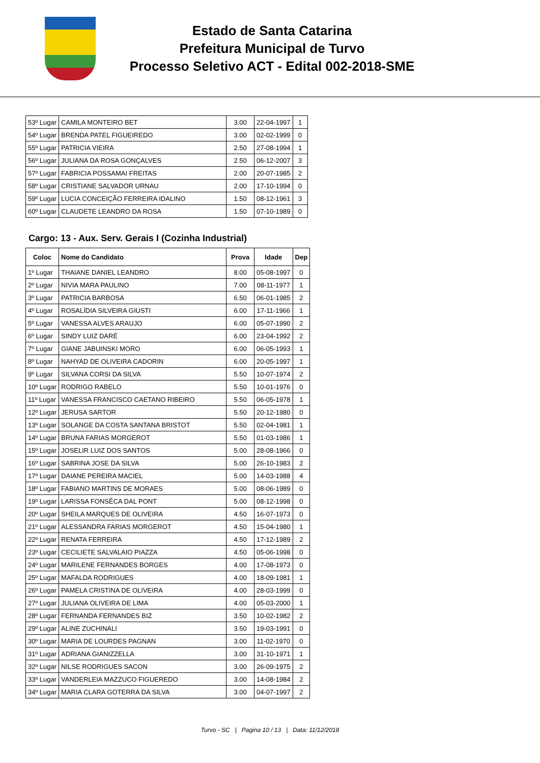Estado de Santa Catarina
Prefeitura Municipal de Turvo
Processo Seletivo ACT - Edital 002-2018-SME
| 53º Lugar | CAMILA MONTEIRO BET | 3.00 | 22-04-1997 | 1 |
| 54º Lugar | BRENDA PATEL FIGUEIREDO | 3.00 | 02-02-1999 | 0 |
| 55º Lugar | PATRICIA VIEIRA | 2.50 | 27-08-1994 | 1 |
| 56º Lugar | JULIANA DA ROSA GONÇALVES | 2.50 | 06-12-2007 | 3 |
| 57º Lugar | FABRICIA POSSAMAI FREITAS | 2.00 | 20-07-1985 | 2 |
| 58º Lugar | CRISTIANE SALVADOR URNAU | 2.00 | 17-10-1994 | 0 |
| 59º Lugar | LUCIA CONCEIÇÃO FERREIRA IDALINO | 1.50 | 08-12-1961 | 3 |
| 60º Lugar | CLAUDETE LEANDRO DA ROSA | 1.50 | 07-10-1989 | 0 |
Cargo: 13 - Aux. Serv. Gerais I (Cozinha Industrial)
| Coloc | Nome do Candidato | Prova | Idade | Dep |
| --- | --- | --- | --- | --- |
| 1º Lugar | THAIANE DANIEL LEANDRO | 8.00 | 05-08-1997 | 0 |
| 2º Lugar | NIVIA MARA PAULINO | 7.00 | 08-11-1977 | 1 |
| 3º Lugar | PATRICIA BARBOSA | 6.50 | 06-01-1985 | 2 |
| 4º Lugar | ROSALÍDIA SILVEIRA GIUSTI | 6.00 | 17-11-1966 | 1 |
| 5º Lugar | VANESSA ALVES ARAUJO | 6.00 | 05-07-1990 | 2 |
| 6º Lugar | SINDY LUIZ DARÉ | 6.00 | 23-04-1992 | 2 |
| 7º Lugar | GIANE JABUINSKI MORO | 6.00 | 06-05-1993 | 1 |
| 8º Lugar | NAHYAD DE OLIVEIRA CADORIN | 6.00 | 20-05-1997 | 1 |
| 9º Lugar | SILVANA CORSI DA SILVA | 5.50 | 10-07-1974 | 2 |
| 10º Lugar | RODRIGO RABELO | 5.50 | 10-01-1976 | 0 |
| 11º Lugar | VANESSA FRANCISCO CAETANO RIBEIRO | 5.50 | 06-05-1978 | 1 |
| 12º Lugar | JERUSA SARTOR | 5.50 | 20-12-1980 | 0 |
| 13º Lugar | SOLANGE DA COSTA SANTANA BRISTOT | 5.50 | 02-04-1981 | 1 |
| 14º Lugar | BRUNA FARIAS MORGEROT | 5.50 | 01-03-1986 | 1 |
| 15º Lugar | JOSELIR LUIZ DOS SANTOS | 5.00 | 28-08-1966 | 0 |
| 16º Lugar | SABRINA JOSE DA SILVA | 5.00 | 26-10-1983 | 2 |
| 17º Lugar | DAIANE PEREIRA MACIEL | 5.00 | 14-03-1988 | 4 |
| 18º Lugar | FABIANO MARTINS DE MORAES | 5.00 | 08-06-1989 | 0 |
| 19º Lugar | LARISSA FONSÊCA DAL PONT | 5.00 | 08-12-1998 | 0 |
| 20º Lugar | SHEILA MARQUES DE OLIVEIRA | 4.50 | 16-07-1973 | 0 |
| 21º Lugar | ALESSANDRA FARIAS MORGEROT | 4.50 | 15-04-1980 | 1 |
| 22º Lugar | RENATA FERREIRA | 4.50 | 17-12-1989 | 2 |
| 23º Lugar | CECILIETE SALVALAIO PIAZZA | 4.50 | 05-06-1998 | 0 |
| 24º Lugar | MARILENE FERNANDES BORGES | 4.00 | 17-08-1973 | 0 |
| 25º Lugar | MAFALDA RODRIGUES | 4.00 | 18-09-1981 | 1 |
| 26º Lugar | PAMELA CRISTINA DE OLIVEIRA | 4.00 | 28-03-1999 | 0 |
| 27º Lugar | JULIANA OLIVEIRA DE LIMA | 4.00 | 05-03-2000 | 1 |
| 28º Lugar | FERNANDA FERNANDES BIZ | 3.50 | 10-02-1982 | 2 |
| 29º Lugar | ALINE ZUCHINALI | 3.50 | 19-03-1991 | 0 |
| 30º Lugar | MARIA DE LOURDES PAGNAN | 3.00 | 11-02-1970 | 0 |
| 31º Lugar | ADRIANA GIANIZZELLA | 3.00 | 31-10-1971 | 1 |
| 32º Lugar | NILSE RODRIGUES SACON | 3.00 | 26-09-1975 | 2 |
| 33º Lugar | VANDERLEIA MAZZUCO FIGUEREDO | 3.00 | 14-08-1984 | 2 |
| 34º Lugar | MARIA CLARA GOTERRA DA SILVA | 3.00 | 04-07-1997 | 2 |
Turvo - SC | Pagina 10 / 13 | Data: 11/12/2018